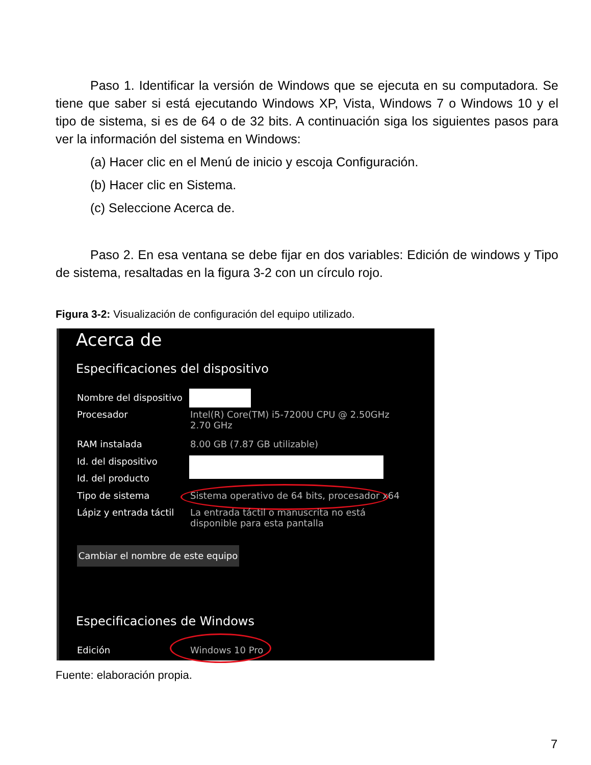Paso 1. Identificar la versión de Windows que se ejecuta en su computadora. Se tiene que saber si está ejecutando Windows XP, Vista, Windows 7 o Windows 10 y el tipo de sistema, si es de 64 o de 32 bits. A continuación siga los siguientes pasos para ver la información del sistema en Windows:
(a) Hacer clic en el Menú de inicio y escoja Configuración.
(b) Hacer clic en Sistema.
(c) Seleccione Acerca de.
Paso 2. En esa ventana se debe fijar en dos variables: Edición de windows y Tipo de sistema, resaltadas en la figura 3-2 con un círculo rojo.
Figura 3-2: Visualización de configuración del equipo utilizado.
Acerca de
Especificaciones del dispositivo
Nombre del dispositivo
Procesador Intel(R) Core(TM) i5-7200U CPU @ 2.50GHz
2.70 GHz
RAM instalada 8.00 GB (7.87 GB utilizable)
Id. del dispositivo
Id. del producto
Tipo de sistema Sistema operativo de 64 bits, procesador x64
Lápiz y entrada táctil La entrada táctil o manuscrita no está
disponible para esta pantalla
Cambiar el nombre de este equipo
Especificaciones de Windows
Edición Windows 10 Pro
Fuente: elaboración propia.
7